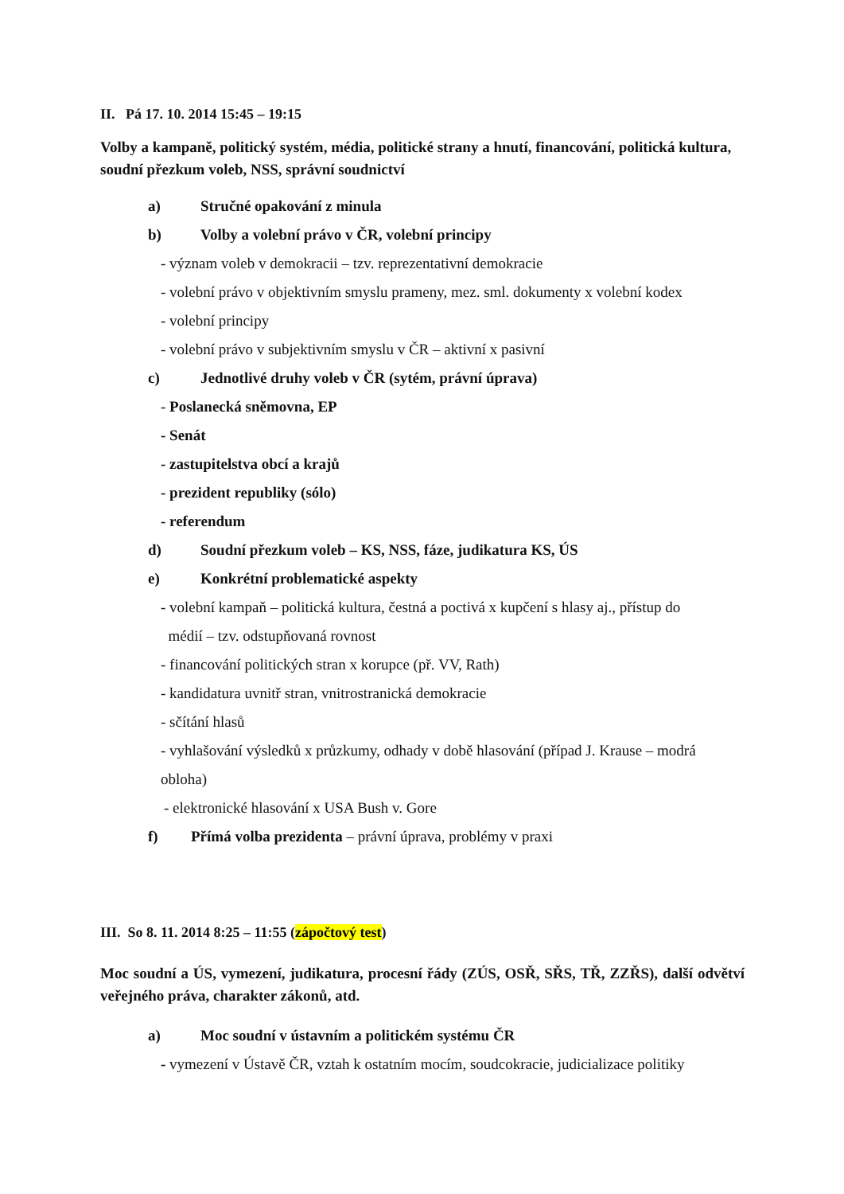II. Pá 17. 10. 2014 15:45 – 19:15
Volby a kampaně, politický systém, média, politické strany a hnutí, financování, politická kultura, soudní přezkum voleb, NSS, správní soudnictví
a) Stručné opakování z minula
b) Volby a volební právo v ČR, volební principy
- význam voleb v demokracii – tzv. reprezentativní demokracie
- volební právo v objektivním smyslu prameny, mez. sml. dokumenty x volební kodex
- volební principy
- volební právo v subjektivním smyslu v ČR – aktivní x pasivní
c) Jednotlivé druhy voleb v ČR (sytém, právní úprava)
- Poslanecká sněmovna, EP
- Senát
- zastupitelstva obcí a krajů
- prezident republiky (sólo)
- referendum
d) Soudní přezkum voleb – KS, NSS, fáze, judikatura KS, ÚS
e) Konkrétní problematické aspekty
- volební kampaň – politická kultura, čestná a poctivá x kupčení s hlasy aj., přístup do
médií – tzv. odstupňovaná rovnost
- financování politických stran x korupce (př. VV, Rath)
- kandidatura uvnitř stran, vnitrostranická demokracie
- sčítání hlasů
- vyhlašování výsledků x průzkumy, odhady v době hlasování (případ J. Krause – modrá
obloha)
- elektronické hlasování x USA Bush v. Gore
f) Přímá volba prezidenta – právní úprava, problémy v praxi
III. So 8. 11. 2014 8:25 – 11:55 (zápočtový test)
Moc soudní a ÚS, vymezení, judikatura, procesní řády (ZÚS, OSŘ, SŘS, TŘ, ZZŘS), další odvětví veřejného práva, charakter zákonů, atd.
a) Moc soudní v ústavním a politickém systému ČR
- vymezení v Ústavě ČR, vztah k ostatním mocím, soudcokracie, judicializace politiky